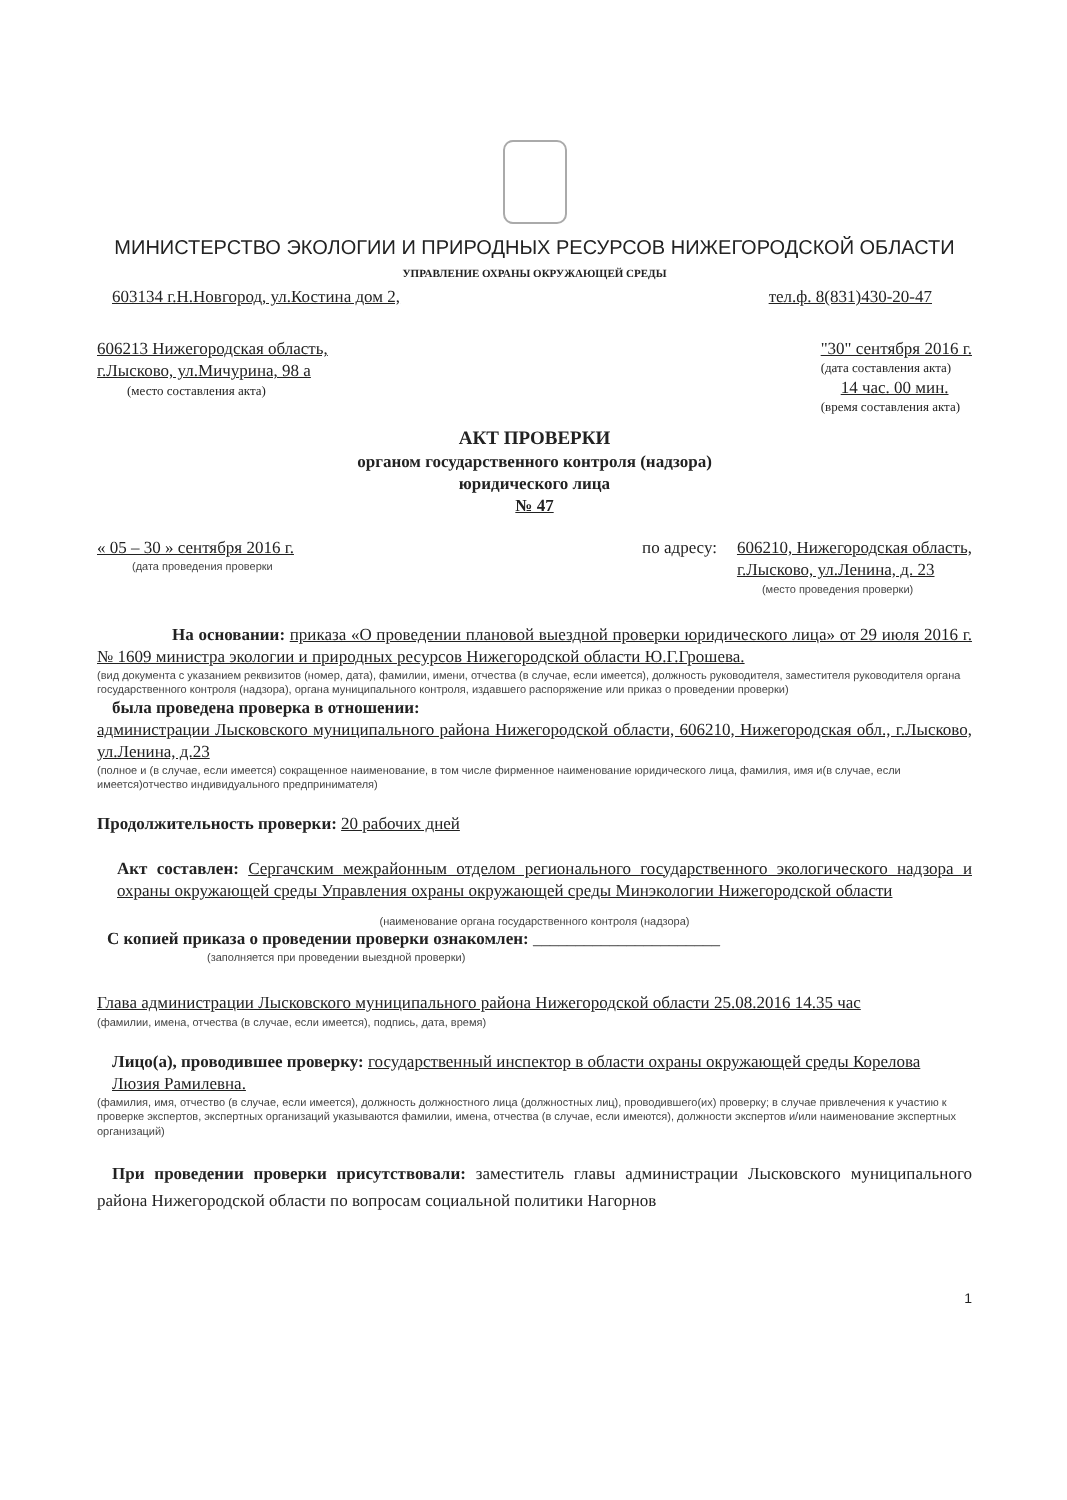МИНИСТЕРСТВО ЭКОЛОГИИ И ПРИРОДНЫХ РЕСУРСОВ НИЖЕГОРОДСКОЙ ОБЛАСТИ
УПРАВЛЕНИЕ ОХРАНЫ ОКРУЖАЮЩЕЙ СРЕДЫ
603134 г.Н.Новгород, ул.Костина дом 2, тел.ф. 8(831)430-20-47
606213 Нижегородская область,
г.Лысково, ул.Мичурина, 98 а
(место составления акта)
"30" сентября 2016 г.
(дата составления акта)
14 час. 00 мин.
(время составления акта)
АКТ ПРОВЕРКИ
органом государственного контроля (надзора)
юридического лица
№ 47
« 05 – 30 » сентября 2016 г.
(дата проведения проверки
по адресу: 606210, Нижегородская область,
г.Лысково, ул.Ленина, д. 23
(место проведения проверки)
На основании: приказа «О проведении плановой выездной проверки юридического лица» от 29 июля 2016 г. № 1609 министра экологии и природных ресурсов Нижегородской области Ю.Г.Грошева.
(вид документа с указанием реквизитов (номер, дата), фамилии, имени, отчества (в случае, если имеется), должность руководителя, заместителя руководителя органа государственного контроля (надзора), органа муниципального контроля, издавшего распоряжение или приказ о проведении проверки)
была проведена проверка в отношении:
администрации Лысковского муниципального района Нижегородской области, 606210, Нижегородская обл., г.Лысково, ул.Ленина, д.23
(полное и (в случае, если имеется) сокращенное наименование, в том числе фирменное наименование юридического лица, фамилия, имя и(в случае, если имеется)отчество индивидуального предпринимателя)
Продолжительность проверки: 20 рабочих дней
Акт составлен: Сергачским межрайонным отделом регионального государственного экологического надзора и охраны окружающей среды Управления охраны окружающей среды Минэкологии Нижегородской области
(наименование органа государственного контроля (надзора)
С копией приказа о проведении проверки ознакомлен: ______________________
(заполняется при проведении выездной проверки)
Глава администрации Лысковского муниципального района Нижегородской области 25.08.2016 14.35 час
(фамилии, имена, отчества (в случае, если имеется), подпись, дата, время)
Лицо(а), проводившее проверку: государственный инспектор в области охраны окружающей среды Корелова Люзия Рамилевна.
(фамилия, имя, отчество (в случае, если имеется), должность должностного лица (должностных лиц), проводившего(их) проверку; в случае привлечения к участию к проверке экспертов, экспертных организаций указываются фамилии, имена, отчества (в случае, если имеются), должности экспертов и/или наименование экспертных организаций)
При проведении проверки присутствовали: заместитель главы администрации Лысковского муниципального района Нижегородской области по вопросам социальной политики Нагорнов
1